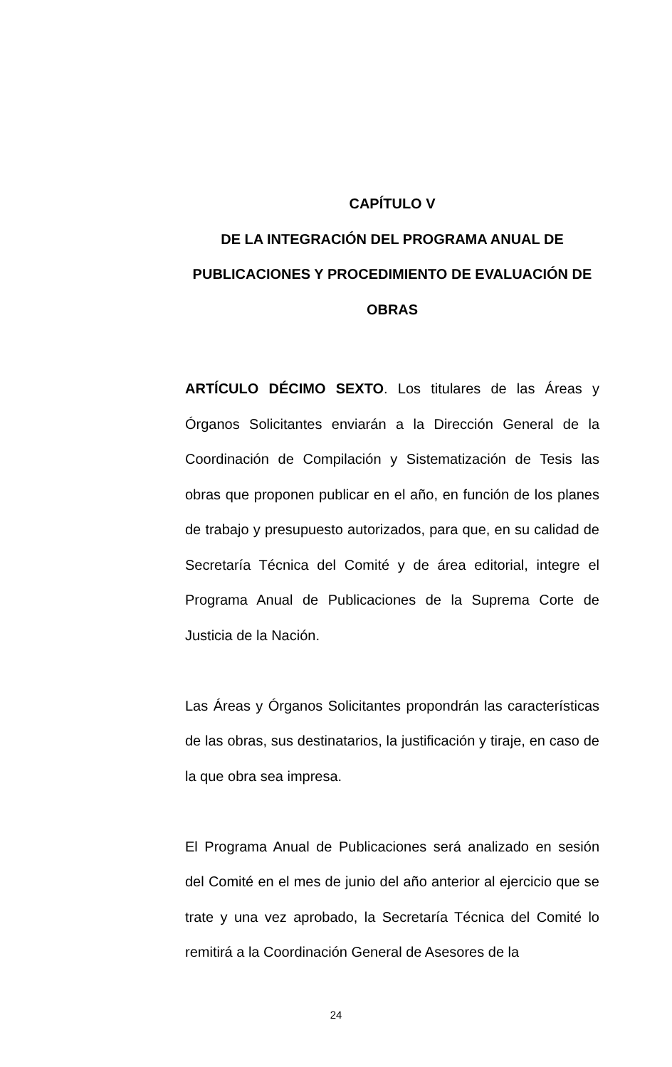CAPÍTULO V
DE LA INTEGRACIÓN DEL PROGRAMA ANUAL DE PUBLICACIONES Y PROCEDIMIENTO DE EVALUACIÓN DE OBRAS
ARTÍCULO DÉCIMO SEXTO. Los titulares de las Áreas y Órganos Solicitantes enviarán a la Dirección General de la Coordinación de Compilación y Sistematización de Tesis las obras que proponen publicar en el año, en función de los planes de trabajo y presupuesto autorizados, para que, en su calidad de Secretaría Técnica del Comité y de área editorial, integre el Programa Anual de Publicaciones de la Suprema Corte de Justicia de la Nación.
Las Áreas y Órganos Solicitantes propondrán las características de las obras, sus destinatarios, la justificación y tiraje, en caso de la que obra sea impresa.
El Programa Anual de Publicaciones será analizado en sesión del Comité en el mes de junio del año anterior al ejercicio que se trate y una vez aprobado, la Secretaría Técnica del Comité lo remitirá a la Coordinación General de Asesores de la
24